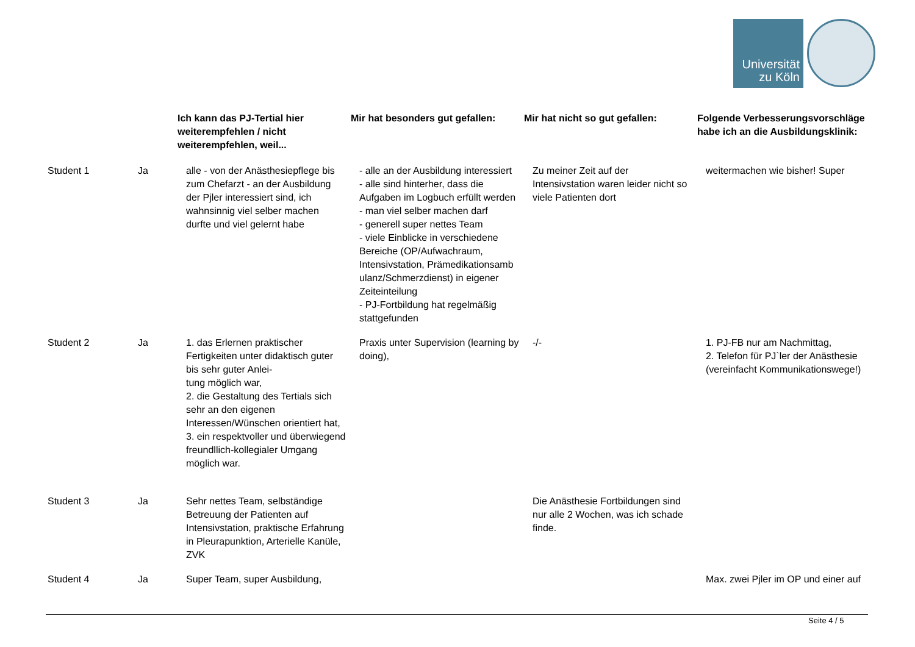Universität
zu Köln
| | | Ich kann das PJ-Tertial hier weiterempfehlen / nicht weiterempfehlen, weil... | Mir hat besonders gut gefallen: | Mir hat nicht so gut gefallen: | Folgende Verbesserungsvorschläge habe ich an die Ausbildungsklinik: |
| --- | --- | --- | --- | --- | --- |
| Student 1 | Ja | alle - von der Anästhesiepflege bis zum Chefarzt - an der Ausbildung der Pjler interessiert sind, ich wahnsinnig viel selber machen durfte und viel gelernt habe | - alle an der Ausbildung interessiert - alle sind hinterher, dass die Aufgaben im Logbuch erfüllt werden - man viel selber machen darf - generell super nettes Team - viele Einblicke in verschiedene Bereiche (OP/Aufwachraum, Intensivstation, Prämedikationsamb ulanz/Schmerzdienst) in eigener Zeiteinteilung - PJ-Fortbildung hat regelmäßig stattgefunden | Zu meiner Zeit auf der Intensivstation waren leider nicht so viele Patienten dort | weitermachen wie bisher! Super |
| Student 2 | Ja | 1. das Erlernen praktischer Fertigkeiten unter didaktisch guter bis sehr guter Anlei- tung möglich war, 2. die Gestaltung des Tertials sich sehr an den eigenen Interessen/Wünschen orientiert hat, 3. ein respektvoller und überwiegend freundllich-kollegialer Umgang möglich war. | Praxis unter Supervision (learning by doing), | -/- | 1. PJ-FB nur am Nachmittag, 2. Telefon für PJ`ler der Anästhesie (vereinfacht Kommunikationswege!) |
| Student 3 | Ja | Sehr nettes Team, selbständige Betreuung der Patienten auf Intensivstation, praktische Erfahrung in Pleurapunktion, Arterielle Kanüle, ZVK | | Die Anästhesie Fortbildungen sind nur alle 2 Wochen, was ich schade finde. | |
| Student 4 | Ja | Super Team, super Ausbildung, | | | Max. zwei Pjler im OP und einer auf |
Seite 4 / 5